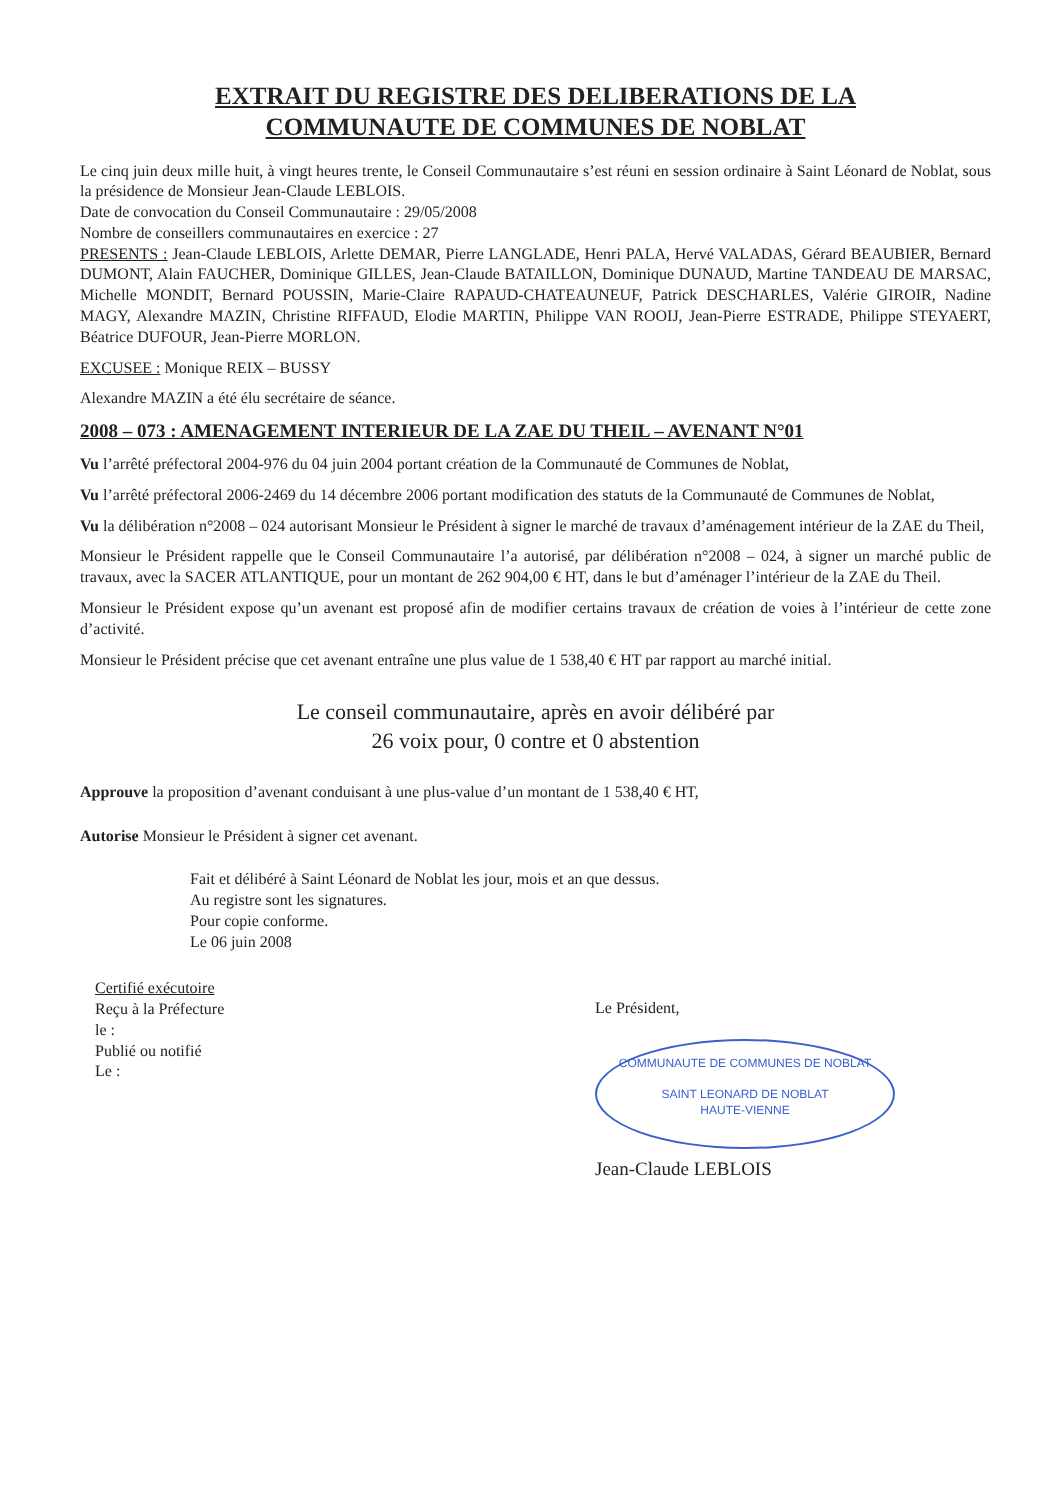EXTRAIT DU REGISTRE DES DELIBERATIONS DE LA
COMMUNAUTE DE COMMUNES DE NOBLAT
Le cinq juin deux mille huit, à vingt heures trente, le Conseil Communautaire s’est réuni en session ordinaire à Saint Léonard de Noblat, sous la présidence de Monsieur Jean-Claude LEBLOIS.
Date de convocation du Conseil Communautaire : 29/05/2008
Nombre de conseillers communautaires en exercice : 27
PRESENTS : Jean-Claude LEBLOIS, Arlette DEMAR, Pierre LANGLADE, Henri PALA, Hervé VALADAS, Gérard BEAUBIER, Bernard DUMONT, Alain FAUCHER, Dominique GILLES, Jean-Claude BATAILLON, Dominique DUNAUD, Martine TANDEAU DE MARSAC, Michelle MONDIT, Bernard POUSSIN, Marie-Claire RAPAUD-CHATEAUNEUF, Patrick DESCHARLES, Valérie GIROIR, Nadine MAGY, Alexandre MAZIN, Christine RIFFAUD, Elodie MARTIN, Philippe VAN ROOIJ, Jean-Pierre ESTRADE, Philippe STEYAERT, Béatrice DUFOUR, Jean-Pierre MORLON.
EXCUSEE : Monique REIX – BUSSY
Alexandre MAZIN a été élu secrétaire de séance.
2008 – 073 : AMENAGEMENT INTERIEUR DE LA ZAE DU THEIL – AVENANT N°01
Vu l’arrêté préfectoral 2004-976 du 04 juin 2004 portant création de la Communauté de Communes de Noblat,
Vu l’arrêté préfectoral 2006-2469 du 14 décembre 2006 portant modification des statuts de la Communauté de Communes de Noblat,
Vu la délibération n°2008 – 024 autorisant Monsieur le Président à signer le marché de travaux d’aménagement intérieur de la ZAE du Theil,
Monsieur le Président rappelle que le Conseil Communautaire l’a autorisé, par délibération n°2008 – 024, à signer un marché public de travaux, avec la SACER ATLANTIQUE, pour un montant de 262 904,00 € HT, dans le but d’aménager l’intérieur de la ZAE du Theil.
Monsieur le Président expose qu’un avenant est proposé afin de modifier certains travaux de création de voies à l’intérieur de cette zone d’activité.
Monsieur le Président précise que cet avenant entraîne une plus value de 1 538,40 € HT par rapport au marché initial.
Le conseil communautaire, après en avoir délibéré par
26 voix pour, 0 contre et 0 abstention
Approuve la proposition d’avenant conduisant à une plus-value d’un montant de 1 538,40 € HT,
Autorise Monsieur le Président à signer cet avenant.
Fait et délibéré à Saint Léonard de Noblat les jour, mois et an que dessus.
Au registre sont les signatures.
Pour copie conforme.
Le 06 juin 2008
Certifié exécutoire
Reçu à la Préfecture
le :
Publié ou notifié
Le :
Le Président,
COMMUNAUTE DE COMMUNES DE NOBLAT
SAINT LEONARD DE NOBLAT
HAUTE-VIENNE
Jean-Claude LEBLOIS